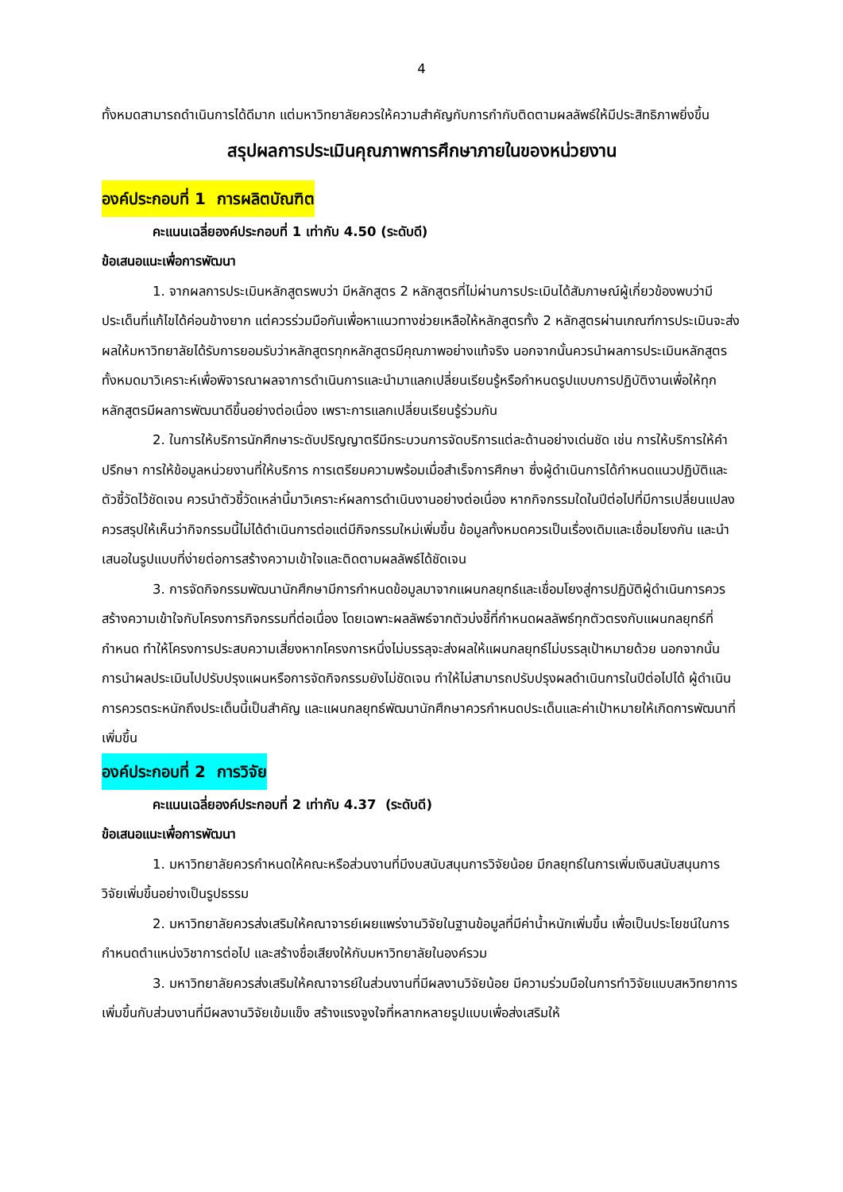4
ทั้งหมดสามารถดำเนินการได้ดีมาก แต่มหาวิทยาลัยควรให้ความสำคัญกับการกำกับติดตามผลลัพธ์ให้มีประสิทธิภาพยิ่งขึ้น
สรุปผลการประเมินคุณภาพการศึกษาภายในของหน่วยงาน
องค์ประกอบที่ 1 การผลิตบัณฑิต
คะแนนเฉลี่ยองค์ประกอบที่ 1 เท่ากับ 4.50 (ระดับดี)
ข้อเสนอแนะเพื่อการพัฒนา
1. จากผลการประเมินหลักสูตรพบว่า มีหลักสูตร 2 หลักสูตรที่ไม่ผ่านการประเมินได้สัมภาษณ์ผู้เกี่ยวข้องพบว่ามีประเด็นที่แก้ไขได้ค่อนข้างยาก แต่ควรร่วมมือกันเพื่อหาแนวทางช่วยเหลือให้หลักสูตรทั้ง 2 หลักสูตรผ่านเกณฑ์การประเมินจะส่งผลให้มหาวิทยาลัยได้รับการยอมรับว่าหลักสูตรทุกหลักสูตรมีคุณภาพอย่างแท้จริง นอกจากนั้นควรนำผลการประเมินหลักสูตรทั้งหมดมาวิเคราะห์เพื่อพิจารณาผลจาการดำเนินการและนำมาแลกเปลี่ยนเรียนรู้หรือกำหนดรูปแบบการปฏิบัติงานเพื่อให้ทุกหลักสูตรมีผลการพัฒนาดีขึ้นอย่างต่อเนื่อง เพราะการแลกเปลี่ยนเรียนรู้ร่วมกัน
2. ในการให้บริการนักศึกษาระดับปริญญาตรีมีกระบวนการจัดบริการแต่ละด้านอย่างเด่นชัด เช่น การให้บริการให้คำปรึกษา การให้ข้อมูลหน่วยงานที่ให้บริการ การเตรียมความพร้อมเมื่อสำเร็จการศึกษา ซึ่งผู้ดำเนินการได้กำหนดแนวปฏิบัติและตัวชี้วัดไว้ชัดเจน ควรนำตัวชี้วัดเหล่านี้มาวิเคราะห์ผลการดำเนินงานอย่างต่อเนื่อง หากกิจกรรมใดในปีต่อไปที่มีการเปลี่ยนแปลง ควรสรุปให้เห็นว่ากิจกรรมนี้ไม่ได้ดำเนินการต่อแต่มีกิจกรรมใหม่เพิ่มขึ้น ข้อมูลทั้งหมดควรเป็นเรื่องเดิมและเชื่อมโยงกัน และนำเสนอในรูปแบบที่ง่ายต่อการสร้างความเข้าใจและติดตามผลลัพธ์ได้ชัดเจน
3. การจัดกิจกรรมพัฒนานักศึกษามีการกำหนดข้อมูลมาจากแผนกลยุทธ์และเชื่อมโยงสู่การปฏิบัติผู้ดำเนินการควรสร้างความเข้าใจกับโครงการกิจกรรมที่ต่อเนื่อง โดยเฉพาะผลลัพธ์จากตัวบ่งชี้ที่กำหนดผลลัพธ์ทุกตัวตรงกับแผนกลยุทธ์ที่กำหนด ทำให้โครงการประสบความเสี่ยงหากโครงการหนึ่งไม่บรรลุจะส่งผลให้แผนกลยุทธ์ไม่บรรลุเป้าหมายด้วย นอกจากนั้นการนำผลประเมินไปปรับปรุงแผนหรือการจัดกิจกรรมยังไม่ชัดเจน ทำให้ไม่สามารถปรับปรุงผลดำเนินการในปีต่อไปได้ ผู้ดำเนินการควรตระหนักถึงประเด็นนี้เป็นสำคัญ และแผนกลยุทธ์พัฒนานักศึกษาควรกำหนดประเด็นและค่าเป้าหมายให้เกิดการพัฒนาที่เพิ่มขึ้น
องค์ประกอบที่ 2 การวิจัย
คะแนนเฉลี่ยองค์ประกอบที่ 2 เท่ากับ 4.37 (ระดับดี)
ข้อเสนอแนะเพื่อการพัฒนา
1. มหาวิทยาลัยควรกำหนดให้คณะหรือส่วนงานที่มีงบสนับสนุนการวิจัยน้อย มีกลยุทธ์ในการเพิ่มเงินสนับสนุนการวิจัยเพิ่มขึ้นอย่างเป็นรูปธรรม
2. มหาวิทยาลัยควรส่งเสริมให้คณาจารย์เผยแพร่งานวิจัยในฐานข้อมูลที่มีค่าน้ำหนักเพิ่มขึ้น เพื่อเป็นประโยชน์ในการกำหนดตำแหน่งวิชาการต่อไป และสร้างชื่อเสียงให้กับมหาวิทยาลัยในองค์รวม
3. มหาวิทยาลัยควรส่งเสริมให้คณาจารย์ในส่วนงานที่มีผลงานวิจัยน้อย มีความร่วมมือในการทำวิจัยแบบสหวิทยาการเพิ่มขึ้นกับส่วนงานที่มีผลงานวิจัยเข้มแข็ง สร้างแรงจูงใจที่หลากหลายรูปแบบเพื่อส่งเสริมให้